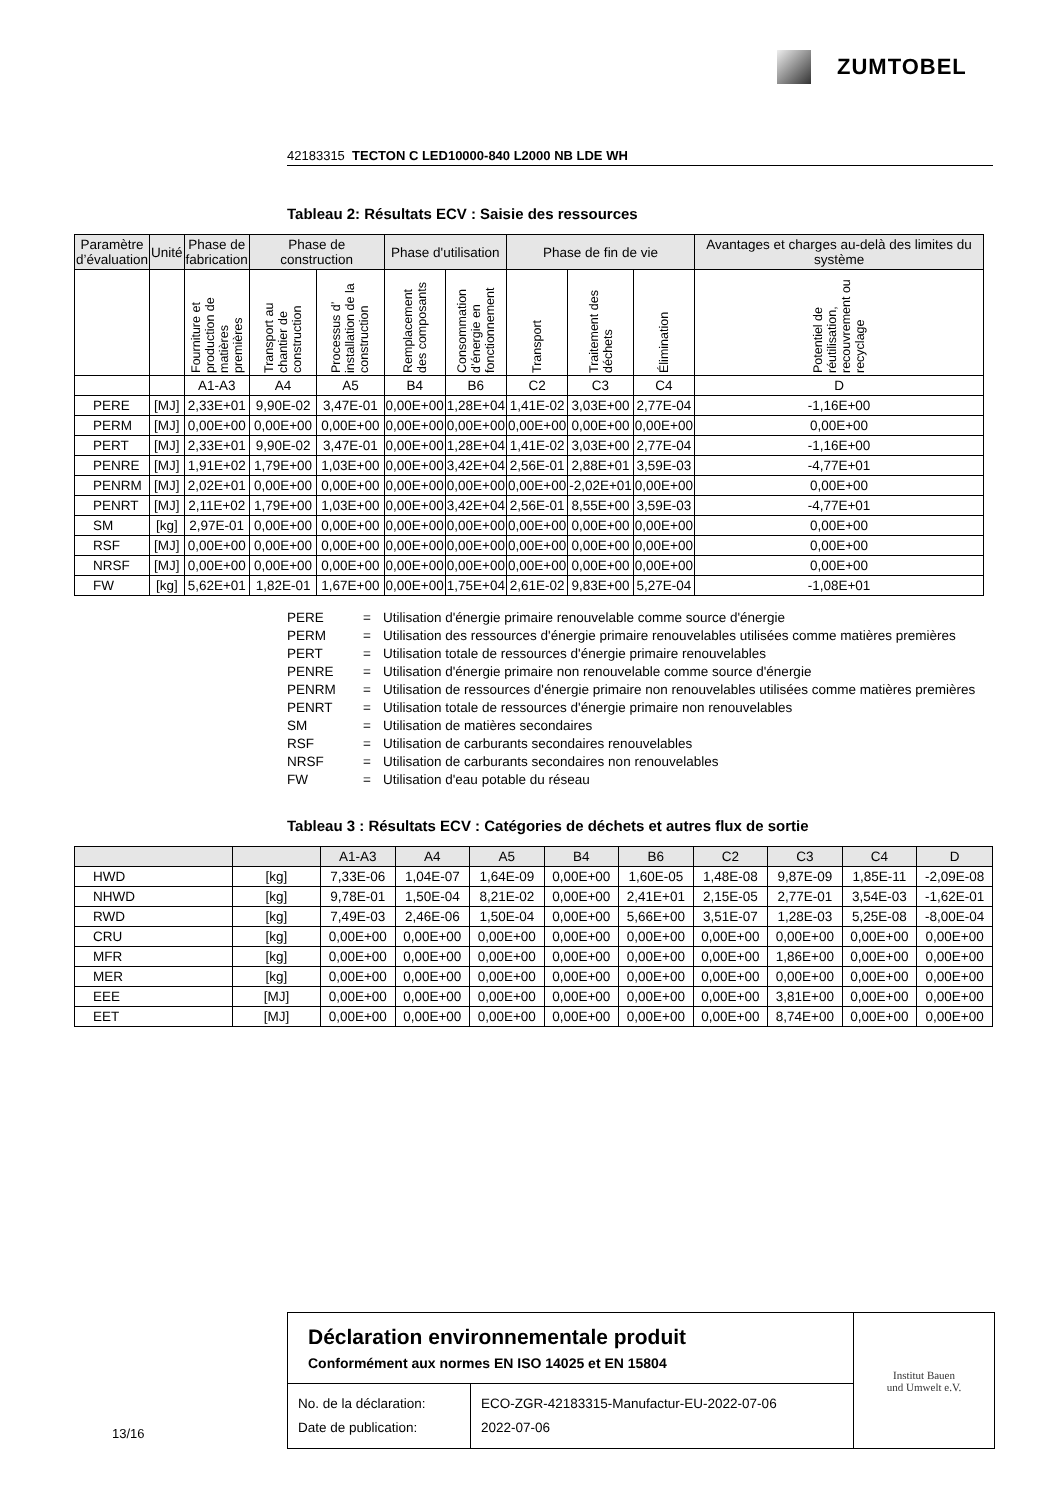ZUMTOBEL
42183315 TECTON C LED10000-840 L2000 NB LDE WH
Tableau 2: Résultats ECV : Saisie des ressources
| Paramètre d’évaluation | Unité | Phase de fabrication | Phase de construction | | Phase d'utilisation | | Phase de fin de vie | | | Avantages et charges au-delà des limites du système |
| --- | --- | --- | --- | --- | --- | --- | --- | --- | --- | --- |
| | | Fourniture et production de matières premières | Transport au chantier de construction | Processus d’ installation de la construction | Remplacement des composants | Consommation d’énergie en fonctionnement | Transport | Traitement des déchets | Élimination | Potentiel de réutilisation, recouvrement ou recyclage |
| | | A1-A3 | A4 | A5 | B4 | B6 | C2 | C3 | C4 | D |
| PERE | [MJ] | 2,33E+01 | 9,90E-02 | 3,47E-01 | 0,00E+00 | 1,28E+04 | 1,41E-02 | 3,03E+00 | 2,77E-04 | -1,16E+00 |
| PERM | [MJ] | 0,00E+00 | 0,00E+00 | 0,00E+00 | 0,00E+00 | 0,00E+00 | 0,00E+00 | 0,00E+00 | 0,00E+00 | 0,00E+00 |
| PERT | [MJ] | 2,33E+01 | 9,90E-02 | 3,47E-01 | 0,00E+00 | 1,28E+04 | 1,41E-02 | 3,03E+00 | 2,77E-04 | -1,16E+00 |
| PENRE | [MJ] | 1,91E+02 | 1,79E+00 | 1,03E+00 | 0,00E+00 | 3,42E+04 | 2,56E-01 | 2,88E+01 | 3,59E-03 | -4,77E+01 |
| PENRM | [MJ] | 2,02E+01 | 0,00E+00 | 0,00E+00 | 0,00E+00 | 0,00E+00 | 0,00E+00 | -2,02E+01 | 0,00E+00 | 0,00E+00 |
| PENRT | [MJ] | 2,11E+02 | 1,79E+00 | 1,03E+00 | 0,00E+00 | 3,42E+04 | 2,56E-01 | 8,55E+00 | 3,59E-03 | -4,77E+01 |
| SM | [kg] | 2,97E-01 | 0,00E+00 | 0,00E+00 | 0,00E+00 | 0,00E+00 | 0,00E+00 | 0,00E+00 | 0,00E+00 | 0,00E+00 |
| RSF | [MJ] | 0,00E+00 | 0,00E+00 | 0,00E+00 | 0,00E+00 | 0,00E+00 | 0,00E+00 | 0,00E+00 | 0,00E+00 | 0,00E+00 |
| NRSF | [MJ] | 0,00E+00 | 0,00E+00 | 0,00E+00 | 0,00E+00 | 0,00E+00 | 0,00E+00 | 0,00E+00 | 0,00E+00 | 0,00E+00 |
| FW | [kg] | 5,62E+01 | 1,82E-01 | 1,67E+00 | 0,00E+00 | 1,75E+04 | 2,61E-02 | 9,83E+00 | 5,27E-04 | -1,08E+01 |
PERE = Utilisation d'énergie primaire renouvelable comme source d'énergie
PERM = Utilisation des ressources d'énergie primaire renouvelables utilisées comme matières premières
PERT = Utilisation totale de ressources d'énergie primaire renouvelables
PENRE = Utilisation d'énergie primaire non renouvelable comme source d'énergie
PENRM = Utilisation de ressources d'énergie primaire non renouvelables utilisées comme matières premières
PENRT = Utilisation totale de ressources d'énergie primaire non renouvelables
SM = Utilisation de matières secondaires
RSF = Utilisation de carburants secondaires renouvelables
NRSF = Utilisation de carburants secondaires non renouvelables
FW = Utilisation d'eau potable du réseau
Tableau 3 : Résultats ECV : Catégories de déchets et autres flux de sortie
| | | A1-A3 | A4 | A5 | B4 | B6 | C2 | C3 | C4 | D |
| --- | --- | --- | --- | --- | --- | --- | --- | --- | --- | --- |
| HWD | [kg] | 7,33E-06 | 1,04E-07 | 1,64E-09 | 0,00E+00 | 1,60E-05 | 1,48E-08 | 9,87E-09 | 1,85E-11 | -2,09E-08 |
| NHWD | [kg] | 9,78E-01 | 1,50E-04 | 8,21E-02 | 0,00E+00 | 2,41E+01 | 2,15E-05 | 2,77E-01 | 3,54E-03 | -1,62E-01 |
| RWD | [kg] | 7,49E-03 | 2,46E-06 | 1,50E-04 | 0,00E+00 | 5,66E+00 | 3,51E-07 | 1,28E-03 | 5,25E-08 | -8,00E-04 |
| CRU | [kg] | 0,00E+00 | 0,00E+00 | 0,00E+00 | 0,00E+00 | 0,00E+00 | 0,00E+00 | 0,00E+00 | 0,00E+00 | 0,00E+00 |
| MFR | [kg] | 0,00E+00 | 0,00E+00 | 0,00E+00 | 0,00E+00 | 0,00E+00 | 0,00E+00 | 1,86E+00 | 0,00E+00 | 0,00E+00 |
| MER | [kg] | 0,00E+00 | 0,00E+00 | 0,00E+00 | 0,00E+00 | 0,00E+00 | 0,00E+00 | 0,00E+00 | 0,00E+00 | 0,00E+00 |
| EEE | [MJ] | 0,00E+00 | 0,00E+00 | 0,00E+00 | 0,00E+00 | 0,00E+00 | 0,00E+00 | 3,81E+00 | 0,00E+00 | 0,00E+00 |
| EET | [MJ] | 0,00E+00 | 0,00E+00 | 0,00E+00 | 0,00E+00 | 0,00E+00 | 0,00E+00 | 8,74E+00 | 0,00E+00 | 0,00E+00 |
Déclaration environnementale produit
Conformément aux normes EN ISO 14025 et EN 15804
No. de la déclaration:
Date de publication:
ECO-ZGR-42183315-Manufactur-EU-2022-07-06
2022-07-06
Institut Bauen
und Umwelt e.V.
13/16